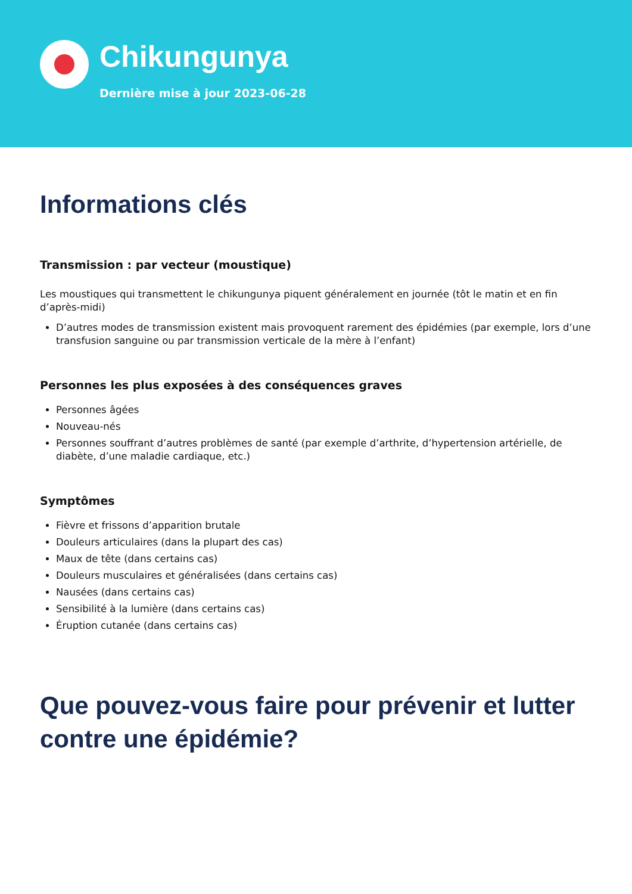Chikungunya
Dernière mise à jour 2023-06-28
Informations clés
Transmission : par vecteur (moustique)
Les moustiques qui transmettent le chikungunya piquent généralement en journée (tôt le matin et en fin d’après-midi)
D’autres modes de transmission existent mais provoquent rarement des épidémies (par exemple, lors d’une transfusion sanguine ou par transmission verticale de la mère à l’enfant)
Personnes les plus exposées à des conséquences graves
Personnes âgées
Nouveau-nés
Personnes souffrant d’autres problèmes de santé (par exemple d’arthrite, d’hypertension artérielle, de diabète, d’une maladie cardiaque, etc.)
Symptômes
Fièvre et frissons d’apparition brutale
Douleurs articulaires (dans la plupart des cas)
Maux de tête (dans certains cas)
Douleurs musculaires et généralisées (dans certains cas)
Nausées (dans certains cas)
Sensibilité à la lumière (dans certains cas)
Éruption cutanée (dans certains cas)
Que pouvez-vous faire pour prévenir et lutter contre une épidémie?